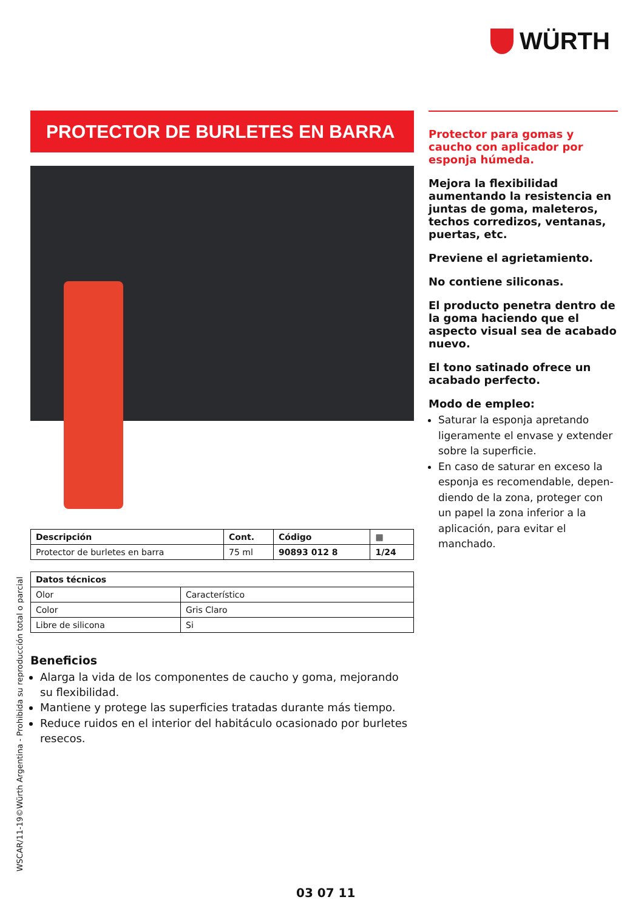WÜRTH
PROTECTOR DE BURLETES EN BARRA
| Descripción | Cont. | Código | ▦ |
| --- | --- | --- | --- |
| Protector de burletes en barra | 75 ml | 90893 012 8 | 1/24 |
| Datos técnicos | |
| --- | --- |
| Olor | Característico |
| Color | Gris Claro |
| Libre de silicona | Si |
Beneficios
Alarga la vida de los componentes de caucho y goma, mejorando su flexibilidad.
Mantiene y protege las superficies tratadas durante más tiempo.
Reduce ruidos en el interior del habitáculo ocasionado por burletes resecos.
Protector para gomas y caucho con aplicador por esponja húmeda.
Mejora la flexibilidad aumentando la resistencia en juntas de goma, maleteros, techos corredizos, ventanas, puertas, etc.
Previene el agrietamiento.
No contiene siliconas.
El producto penetra dentro de la goma haciendo que el aspecto visual sea de acabado nuevo.
El tono satinado ofrece un acabado perfecto.
Modo de empleo:
Saturar la esponja apretando ligeramente el envase y extender sobre la superficie.
En caso de saturar en exceso la esponja es recomendable, depen-diendo de la zona, proteger con un papel la zona inferior a la aplicación, para evitar el manchado.
WSCAR/11-19©Würth Argentina - Prohibida su reproducción total o parcial
03 07 11